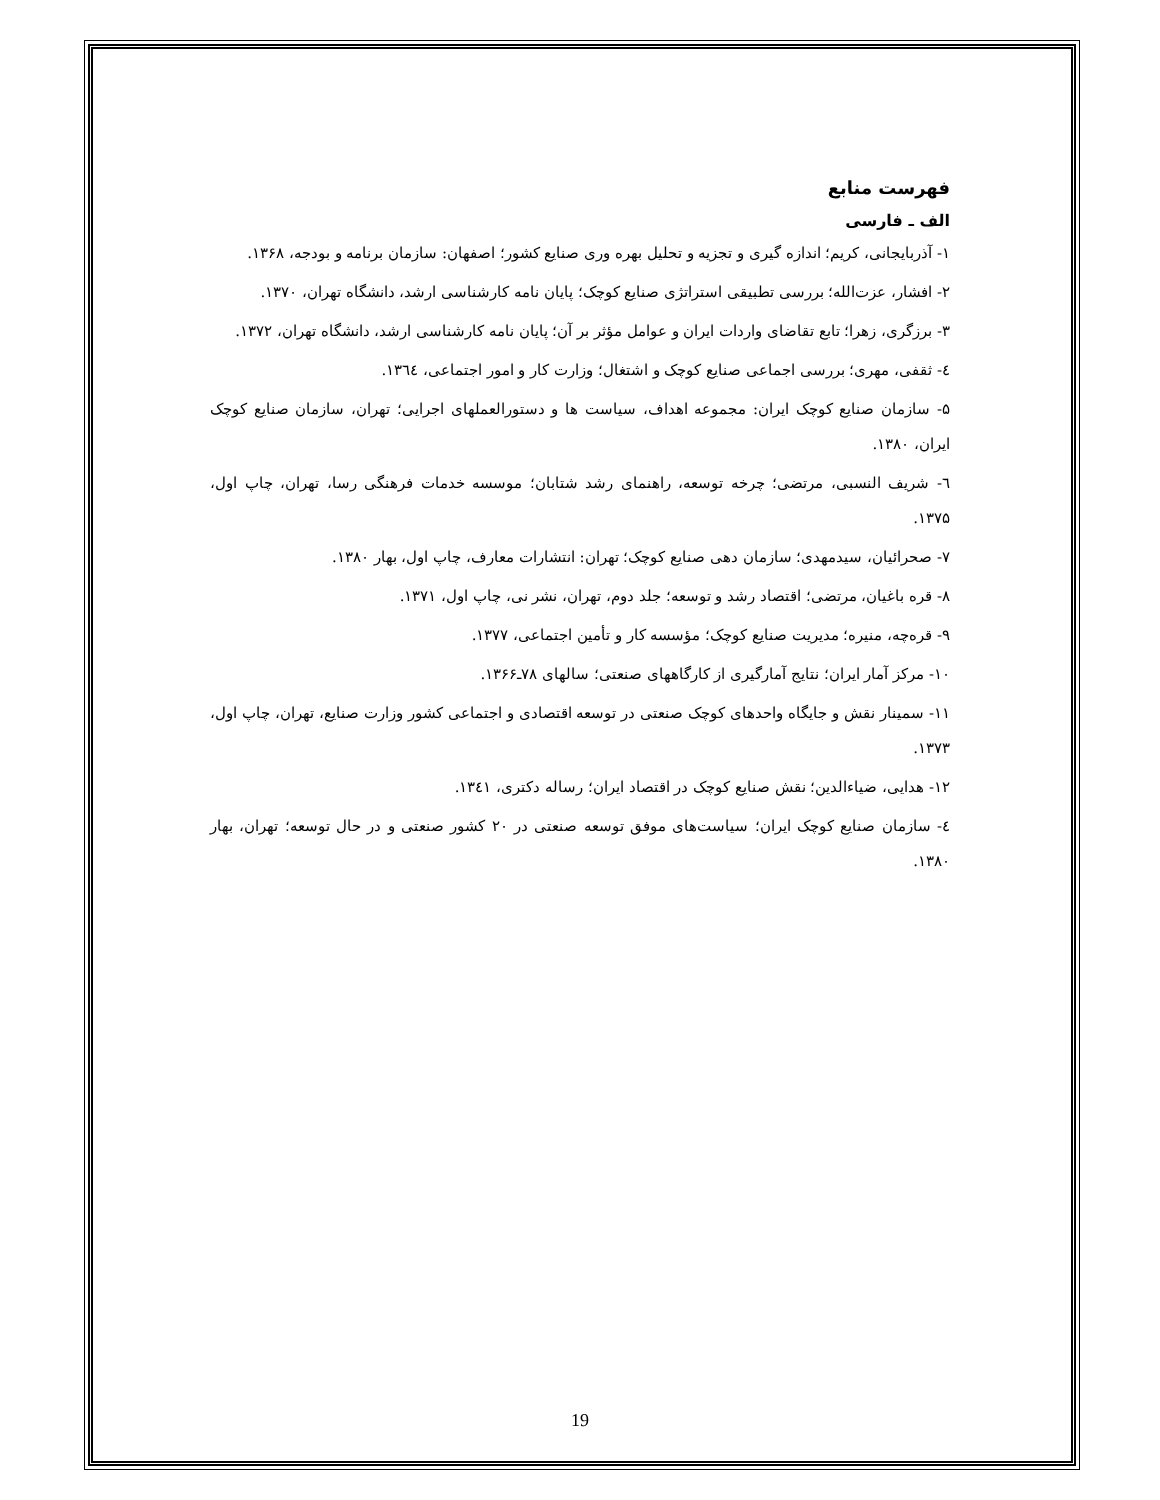فهرست منابع
الف ـ فارسی
۱- آذربایجانی، کریم؛ اندازه گیری و تجزیه و تحلیل بهره وری صنایع کشور؛ اصفهان: سازمان برنامه و بودجه، ۱۳۶۸.
۲- افشار، عزت‌الله؛ بررسی تطبیقی استراتژی صنایع کوچک؛ پایان نامه کارشناسی ارشد، دانشگاه تهران، ۱۳۷۰.
۳- برزگری، زهرا؛ تابع تقاضای واردات ایران و عوامل مؤثر بر آن؛ پایان نامه کارشناسی ارشد، دانشگاه تهران، ۱۳۷۲.
٤- ثقفی، مهری؛ بررسی اجماعی صنایع کوچک و اشتغال؛ وزارت کار و امور اجتماعی، ١٣٦٤.
۵- سازمان صنایع کوچک ایران: مجموعه اهداف، سیاست ها و دستورالعملهای اجرایی؛ تهران، سازمان صنایع کوچک ایران، ۱۳۸۰.
٦- شریف النسبی، مرتضی؛ چرخه توسعه، راهنمای رشد شتابان؛ موسسه خدمات فرهنگی رسا، تهران، چاپ اول، ۱۳۷۵.
۷- صحرائیان، سیدمهدی؛ سازمان دهی صنایع کوچک؛ تهران: انتشارات معارف، چاپ اول، بهار ۱۳۸۰.
۸- قره باغیان، مرتضی؛ اقتصاد رشد و توسعه؛ جلد دوم، تهران، نشر نی، چاپ اول، ۱۳۷۱.
۹- قرەچە، منیره؛ مدیریت صنایع کوچک؛ مؤسسه کار و تأمین اجتماعی، ۱۳۷۷.
۱۰- مرکز آمار ایران؛ نتایج آمارگیری از کارگاههای صنعتی؛ سالهای ۷۸ـ۱۳۶۶.
۱۱- سمینار نقش و جایگاه واحدهای کوچک صنعتی در توسعه اقتصادی و اجتماعی کشور وزارت صنایع، تهران، چاپ اول، ۱۳۷۳.
۱۲- هدایی، ضیاءالدین؛ نقش صنایع کوچک در اقتصاد ایران؛ رساله دکتری، ١٣٤١.
٤- سازمان صنایع کوچک ایران؛ سیاست‌های موفق توسعه صنعتی در ۲۰ کشور صنعتی و در حال توسعه؛ تهران، بهار ۱۳۸۰.
19